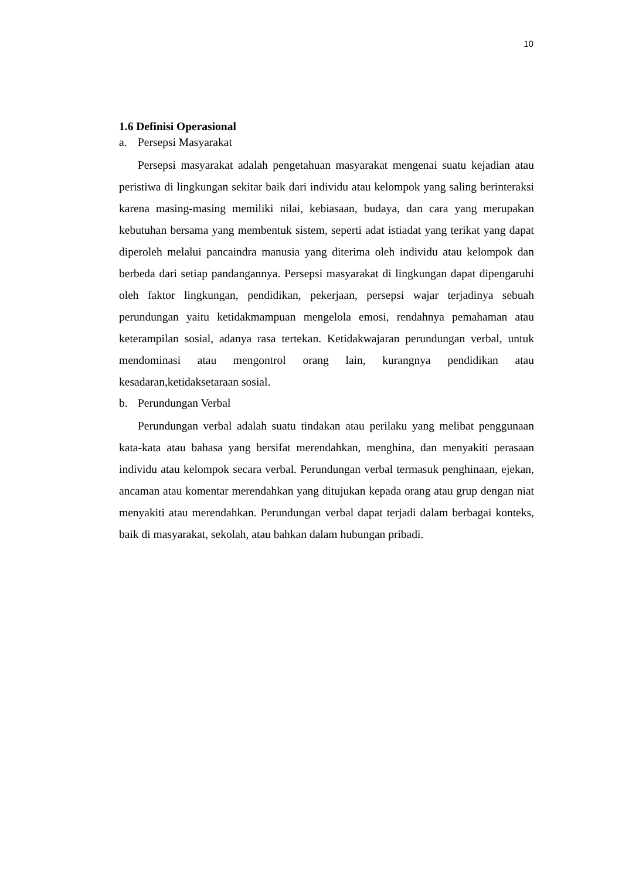10
1.6 Definisi Operasional
a. Persepsi Masyarakat
Persepsi masyarakat adalah pengetahuan masyarakat mengenai suatu kejadian atau peristiwa di lingkungan sekitar baik dari individu atau kelompok yang saling berinteraksi karena masing-masing memiliki nilai, kebiasaan, budaya, dan cara yang merupakan kebutuhan bersama yang membentuk sistem, seperti adat istiadat yang terikat yang dapat diperoleh melalui pancaindra manusia yang diterima oleh individu atau kelompok dan berbeda dari setiap pandangannya. Persepsi masyarakat di lingkungan dapat dipengaruhi oleh faktor lingkungan, pendidikan, pekerjaan, persepsi wajar terjadinya sebuah perundungan yaitu ketidakmampuan mengelola emosi, rendahnya pemahaman atau keterampilan sosial, adanya rasa tertekan. Ketidakwajaran perundungan verbal, untuk mendominasi atau mengontrol orang lain, kurangnya pendidikan atau kesadaran,ketidaksetaraan sosial.
b. Perundungan Verbal
Perundungan verbal adalah suatu tindakan atau perilaku yang melibat penggunaan kata-kata atau bahasa yang bersifat merendahkan, menghina, dan menyakiti perasaan individu atau kelompok secara verbal. Perundungan verbal termasuk penghinaan, ejekan, ancaman atau komentar merendahkan yang ditujukan kepada orang atau grup dengan niat menyakiti atau merendahkan. Perundungan verbal dapat terjadi dalam berbagai konteks, baik di masyarakat, sekolah, atau bahkan dalam hubungan pribadi.